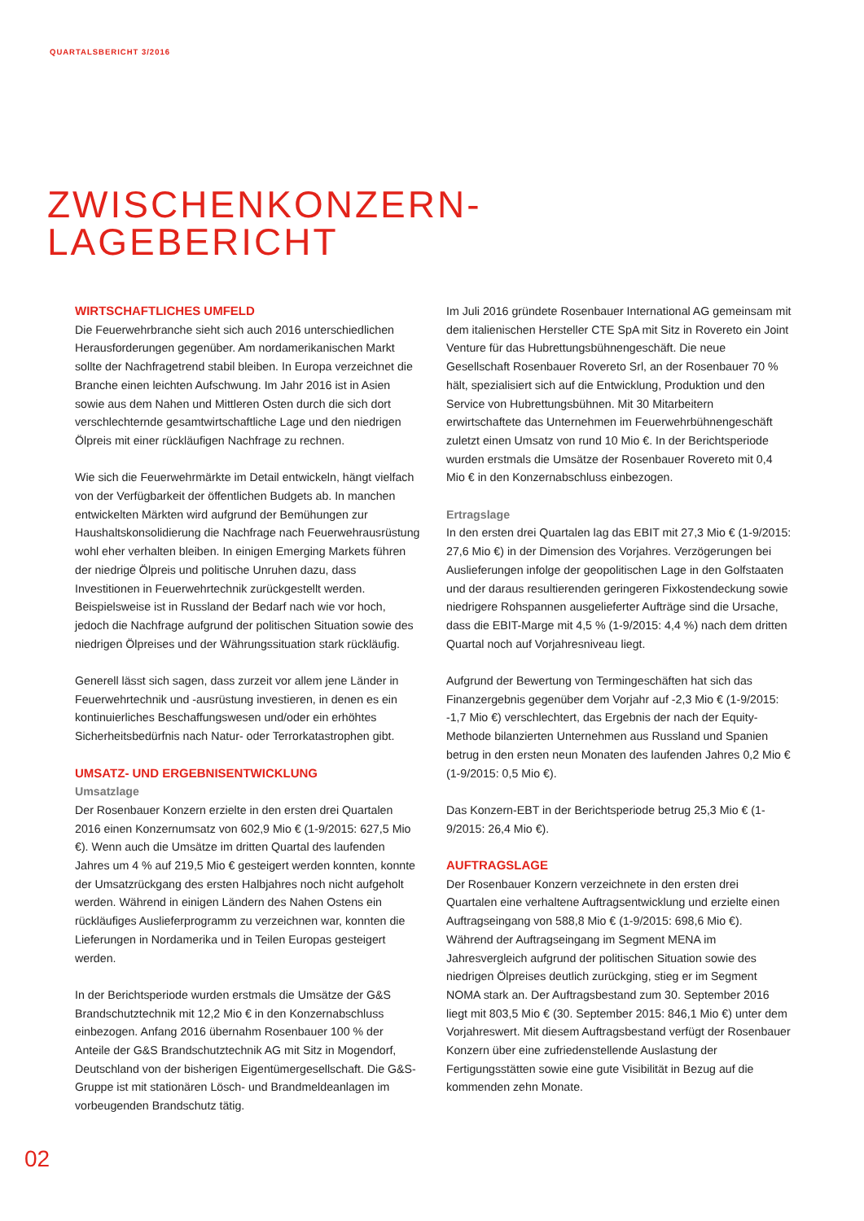QUARTALSBERICHT 3/2016
ZWISCHENKONZERN-
LAGEBERICHT
WIRTSCHAFTLICHES UMFELD
Die Feuerwehrbranche sieht sich auch 2016 unterschiedlichen Herausforderungen gegenüber. Am nordamerikanischen Markt sollte der Nachfragetrend stabil bleiben. In Europa verzeichnet die Branche einen leichten Aufschwung. Im Jahr 2016 ist in Asien sowie aus dem Nahen und Mittleren Osten durch die sich dort verschlechternde gesamtwirtschaftliche Lage und den niedrigen Ölpreis mit einer rückläufigen Nachfrage zu rechnen.
Wie sich die Feuerwehrmärkte im Detail entwickeln, hängt vielfach von der Verfügbarkeit der öffentlichen Budgets ab. In manchen entwickelten Märkten wird aufgrund der Bemühungen zur Haushaltskonsolidierung die Nachfrage nach Feuerwehrausrüstung wohl eher verhalten bleiben. In einigen Emerging Markets führen der niedrige Ölpreis und politische Unruhen dazu, dass Investitionen in Feuerwehrtechnik zurückgestellt werden. Beispielsweise ist in Russland der Bedarf nach wie vor hoch, jedoch die Nachfrage aufgrund der politischen Situation sowie des niedrigen Ölpreises und der Währungssituation stark rückläufig.
Generell lässt sich sagen, dass zurzeit vor allem jene Länder in Feuerwehrtechnik und -ausrüstung investieren, in denen es ein kontinuierliches Beschaffungswesen und/oder ein erhöhtes Sicherheitsbedürfnis nach Natur- oder Terrorkatastrophen gibt.
UMSATZ- UND ERGEBNISENTWICKLUNG
Umsatzlage
Der Rosenbauer Konzern erzielte in den ersten drei Quartalen 2016 einen Konzernumsatz von 602,9 Mio € (1-9/2015: 627,5 Mio €). Wenn auch die Umsätze im dritten Quartal des laufenden Jahres um 4 % auf 219,5 Mio € gesteigert werden konnten, konnte der Umsatzrückgang des ersten Halbjahres noch nicht aufgeholt werden. Während in einigen Ländern des Nahen Ostens ein rückläufiges Auslieferprogramm zu verzeichnen war, konnten die Lieferungen in Nordamerika und in Teilen Europas gesteigert werden.
In der Berichtsperiode wurden erstmals die Umsätze der G&S Brandschutztechnik mit 12,2 Mio € in den Konzernabschluss einbezogen. Anfang 2016 übernahm Rosenbauer 100 % der Anteile der G&S Brandschutztechnik AG mit Sitz in Mogendorf, Deutschland von der bisherigen Eigentümergesellschaft. Die G&S-Gruppe ist mit stationären Lösch- und Brandmeldeanlagen im vorbeugenden Brandschutz tätig.
Im Juli 2016 gründete Rosenbauer International AG gemeinsam mit dem italienischen Hersteller CTE SpA mit Sitz in Rovereto ein Joint Venture für das Hubrettungsbühnengeschäft. Die neue Gesellschaft Rosenbauer Rovereto Srl, an der Rosenbauer 70 % hält, spezialisiert sich auf die Entwicklung, Produktion und den Service von Hubrettungsbühnen. Mit 30 Mitarbeitern erwirtschaftete das Unternehmen im Feuerwehrbühnengeschäft zuletzt einen Umsatz von rund 10 Mio €. In der Berichtsperiode wurden erstmals die Umsätze der Rosenbauer Rovereto mit 0,4 Mio € in den Konzernabschluss einbezogen.
Ertragslage
In den ersten drei Quartalen lag das EBIT mit 27,3 Mio € (1-9/2015: 27,6 Mio €) in der Dimension des Vorjahres. Verzögerungen bei Auslieferungen infolge der geopolitischen Lage in den Golfstaaten und der daraus resultierenden geringeren Fixkostendeckung sowie niedrigere Rohspannen ausgelieferter Aufträge sind die Ursache, dass die EBIT-Marge mit 4,5 % (1-9/2015: 4,4 %) nach dem dritten Quartal noch auf Vorjahresniveau liegt.
Aufgrund der Bewertung von Termingeschäften hat sich das Finanzergebnis gegenüber dem Vorjahr auf -2,3 Mio € (1-9/2015: -1,7 Mio €) verschlechtert, das Ergebnis der nach der Equity-Methode bilanzierten Unternehmen aus Russland und Spanien betrug in den ersten neun Monaten des laufenden Jahres 0,2 Mio € (1-9/2015: 0,5 Mio €).
Das Konzern-EBT in der Berichtsperiode betrug 25,3 Mio € (1-9/2015: 26,4 Mio €).
AUFTRAGSLAGE
Der Rosenbauer Konzern verzeichnete in den ersten drei Quartalen eine verhaltene Auftragsentwicklung und erzielte einen Auftragseingang von 588,8 Mio € (1-9/2015: 698,6 Mio €). Während der Auftragseingang im Segment MENA im Jahresvergleich aufgrund der politischen Situation sowie des niedrigen Ölpreises deutlich zurückging, stieg er im Segment NOMA stark an. Der Auftragsbestand zum 30. September 2016 liegt mit 803,5 Mio € (30. September 2015: 846,1 Mio €) unter dem Vorjahreswert. Mit diesem Auftragsbestand verfügt der Rosenbauer Konzern über eine zufriedenstellende Auslastung der Fertigungsstätten sowie eine gute Visibilität in Bezug auf die kommenden zehn Monate.
02